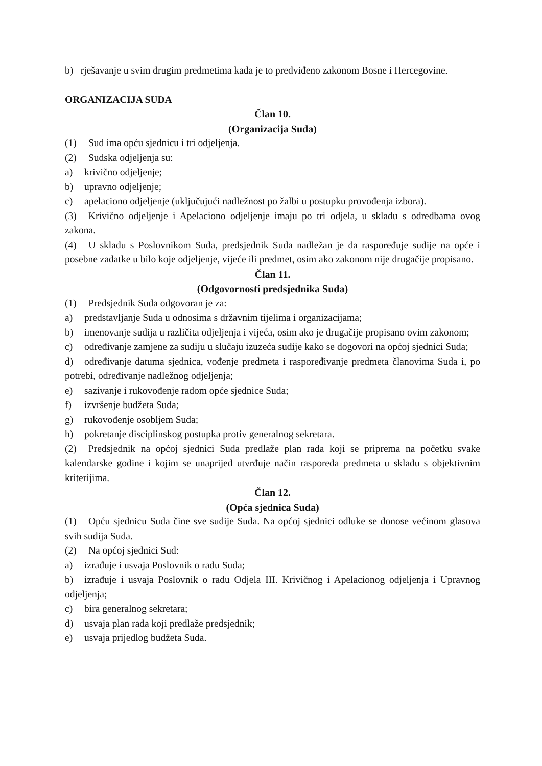b) rješavanje u svim drugim predmetima kada je to predviđeno zakonom Bosne i Hercegovine.
ORGANIZACIJA SUDA
Član 10.
(Organizacija Suda)
(1) Sud ima opću sjednicu i tri odjeljenja.
(2) Sudska odjeljenja su:
a) krivično odjeljenje;
b) upravno odjeljenje;
c) apelaciono odjeljenje (uključujući nadležnost po žalbi u postupku provođenja izbora).
(3) Krivično odjeljenje i Apelaciono odjeljenje imaju po tri odjela, u skladu s odredbama ovog zakona.
(4) U skladu s Poslovnikom Suda, predsjednik Suda nadležan je da raspoređuje sudije na opće i posebne zadatke u bilo koje odjeljenje, vijeće ili predmet, osim ako zakonom nije drugačije propisano.
Član 11.
(Odgovornosti predsjednika Suda)
(1) Predsjednik Suda odgovoran je za:
a) predstavljanje Suda u odnosima s državnim tijelima i organizacijama;
b) imenovanje sudija u različita odjeljenja i vijeća, osim ako je drugačije propisano ovim zakonom;
c) određivanje zamjene za sudiju u slučaju izuzeća sudije kako se dogovori na općoj sjednici Suda;
d) određivanje datuma sjednica, vođenje predmeta i raspoređivanje predmeta članovima Suda i, po potrebi, određivanje nadležnog odjeljenja;
e) sazivanje i rukovođenje radom opće sjednice Suda;
f) izvršenje budžeta Suda;
g) rukovođenje osobljem Suda;
h) pokretanje disciplinskog postupka protiv generalnog sekretara.
(2) Predsjednik na općoj sjednici Suda predlaže plan rada koji se priprema na početku svake kalendarske godine i kojim se unaprijed utvrđuje način rasporeda predmeta u skladu s objektivnim kriterijima.
Član 12.
(Opća sjednica Suda)
(1) Opću sjednicu Suda čine sve sudije Suda. Na općoj sjednici odluke se donose većinom glasova svih sudija Suda.
(2) Na općoj sjednici Sud:
a) izrađuje i usvaja Poslovnik o radu Suda;
b) izrađuje i usvaja Poslovnik o radu Odjela III. Krivičnog i Apelacionog odjeljenja i Upravnog odjeljenja;
c) bira generalnog sekretara;
d) usvaja plan rada koji predlaže predsjednik;
e) usvaja prijedlog budžeta Suda.